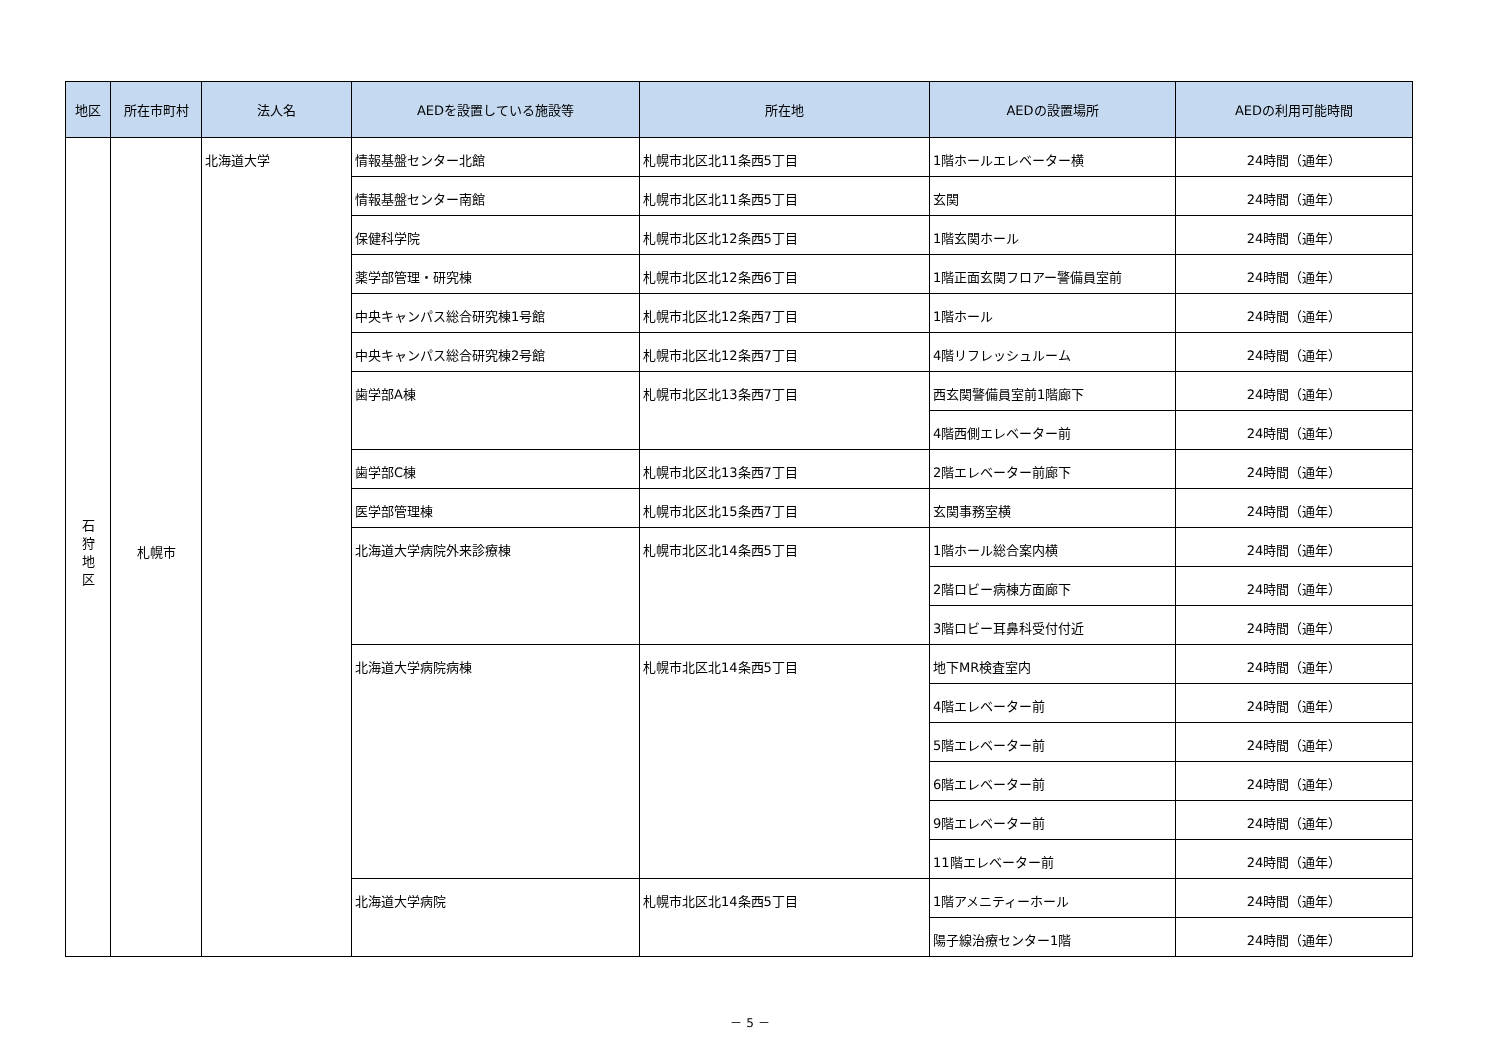| 地区 | 所在市町村 | 法人名 | AEDを設置している施設等 | 所在地 | AEDの設置場所 | AEDの利用可能時間 |
| --- | --- | --- | --- | --- | --- | --- |
| 石 狩 地 区 | 札幌市 | 北海道大学 | 情報基盤センター北館 | 札幌市北区北11条西5丁目 | 1階ホールエレベーター横 | 24時間（通年） |
| | | | 情報基盤センター南館 | 札幌市北区北11条西5丁目 | 玄関 | 24時間（通年） |
| | | | 保健科学院 | 札幌市北区北12条西5丁目 | 1階玄関ホール | 24時間（通年） |
| | | | 薬学部管理・研究棟 | 札幌市北区北12条西6丁目 | 1階正面玄関フロアー警備員室前 | 24時間（通年） |
| | | | 中央キャンパス総合研究棟1号館 | 札幌市北区北12条西7丁目 | 1階ホール | 24時間（通年） |
| | | | 中央キャンパス総合研究棟2号館 | 札幌市北区北12条西7丁目 | 4階リフレッシュルーム | 24時間（通年） |
| | | | 歯学部A棟 | 札幌市北区北13条西7丁目 | 西玄関警備員室前1階廊下 | 24時間（通年） |
| | | | | | 4階西側エレベーター前 | 24時間（通年） |
| | | | 歯学部C棟 | 札幌市北区北13条西7丁目 | 2階エレベーター前廊下 | 24時間（通年） |
| | | | 医学部管理棟 | 札幌市北区北15条西7丁目 | 玄関事務室横 | 24時間（通年） |
| | | | 北海道大学病院外来診療棟 | 札幌市北区北14条西5丁目 | 1階ホール総合案内横 | 24時間（通年） |
| | | | | | 2階ロビー病棟方面廊下 | 24時間（通年） |
| | | | | | 3階ロビー耳鼻科受付付近 | 24時間（通年） |
| | | | 北海道大学病院病棟 | 札幌市北区北14条西5丁目 | 地下MR検査室内 | 24時間（通年） |
| | | | | | 4階エレベーター前 | 24時間（通年） |
| | | | | | 5階エレベーター前 | 24時間（通年） |
| | | | | | 6階エレベーター前 | 24時間（通年） |
| | | | | | 9階エレベーター前 | 24時間（通年） |
| | | | | | 11階エレベーター前 | 24時間（通年） |
| | | | 北海道大学病院 | 札幌市北区北14条西5丁目 | 1階アメニティーホール | 24時間（通年） |
| | | | | | 陽子線治療センター1階 | 24時間（通年） |
－ 5 －